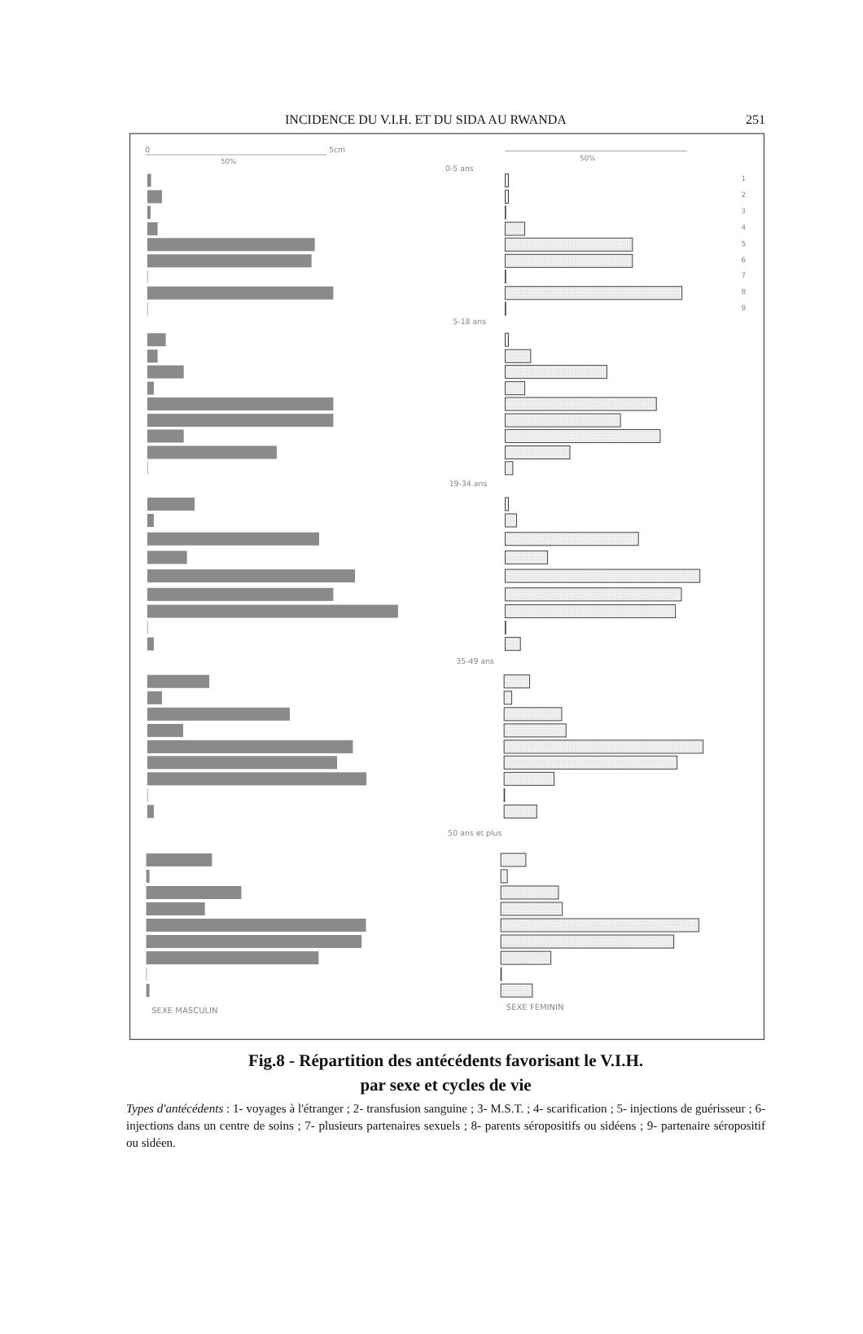INCIDENCE DU V.I.H. ET DU SIDA AU RWANDA 251
0
5cm
50%
50%
0-5 ans
5-18 ans
19-34 ans
35-49 ans
50 ans et plus
1
2
3
4
5
6
7
8
9
SEXE MASCULIN
SEXE FEMININ
Fig.8 - Répartition des antécédents favorisant le V.I.H.
par sexe et cycles de vie
Types d'antécédents : 1- voyages à l'étranger ; 2- transfusion sanguine ; 3- M.S.T. ; 4- scarification ; 5- injections de guérisseur ; 6- injections dans un centre de soins ; 7- plusieurs partenaires sexuels ; 8- parents séropositifs ou sidéens ; 9- partenaire séropositif ou sidéen.